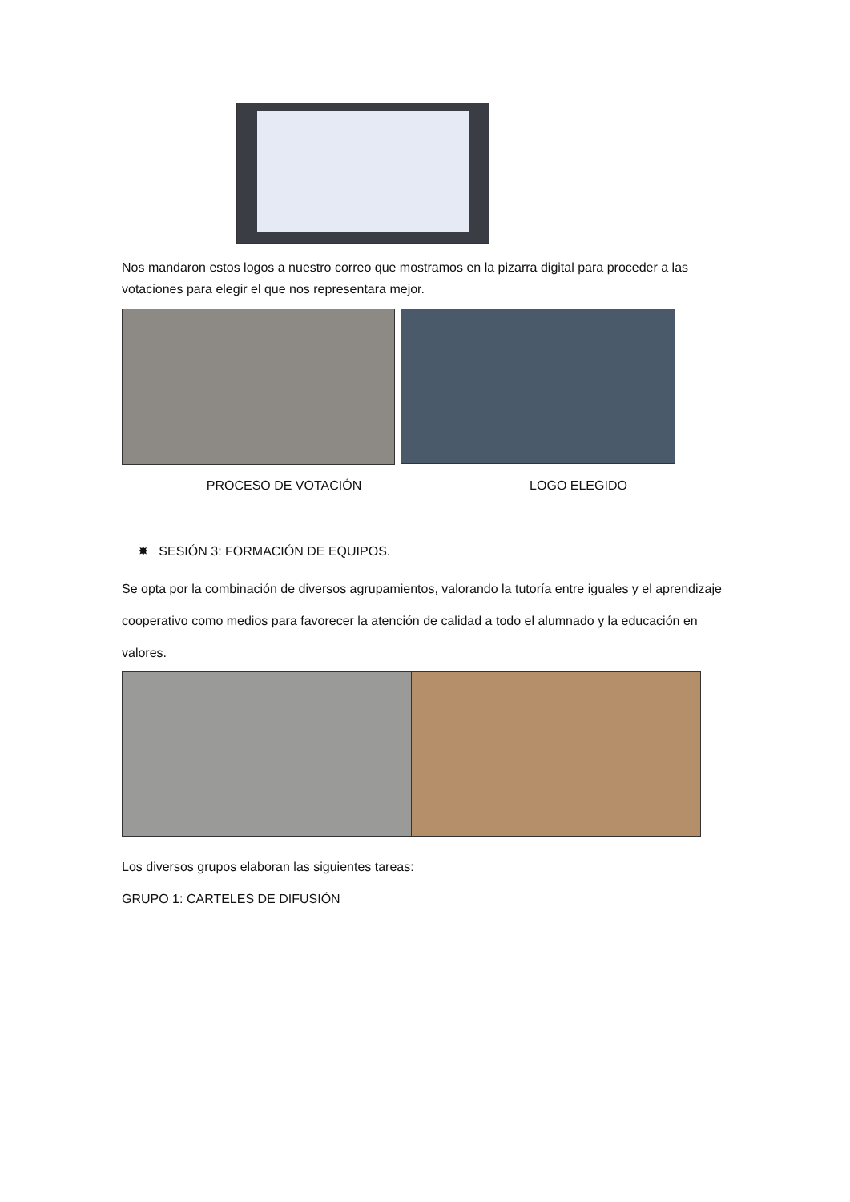Nos mandaron estos logos a nuestro correo que mostramos en la pizarra digital para proceder a las votaciones para elegir el que nos representara mejor.
PROCESO DE VOTACIÓN LOGO ELEGIDO
✸ SESIÓN 3: FORMACIÓN DE EQUIPOS.
Se opta por la combinación de diversos agrupamientos, valorando la tutoría entre iguales y el aprendizaje cooperativo como medios para favorecer la atención de calidad a todo el alumnado y la educación en valores.
Los diversos grupos elaboran las siguientes tareas:
GRUPO 1: CARTELES DE DIFUSIÓN